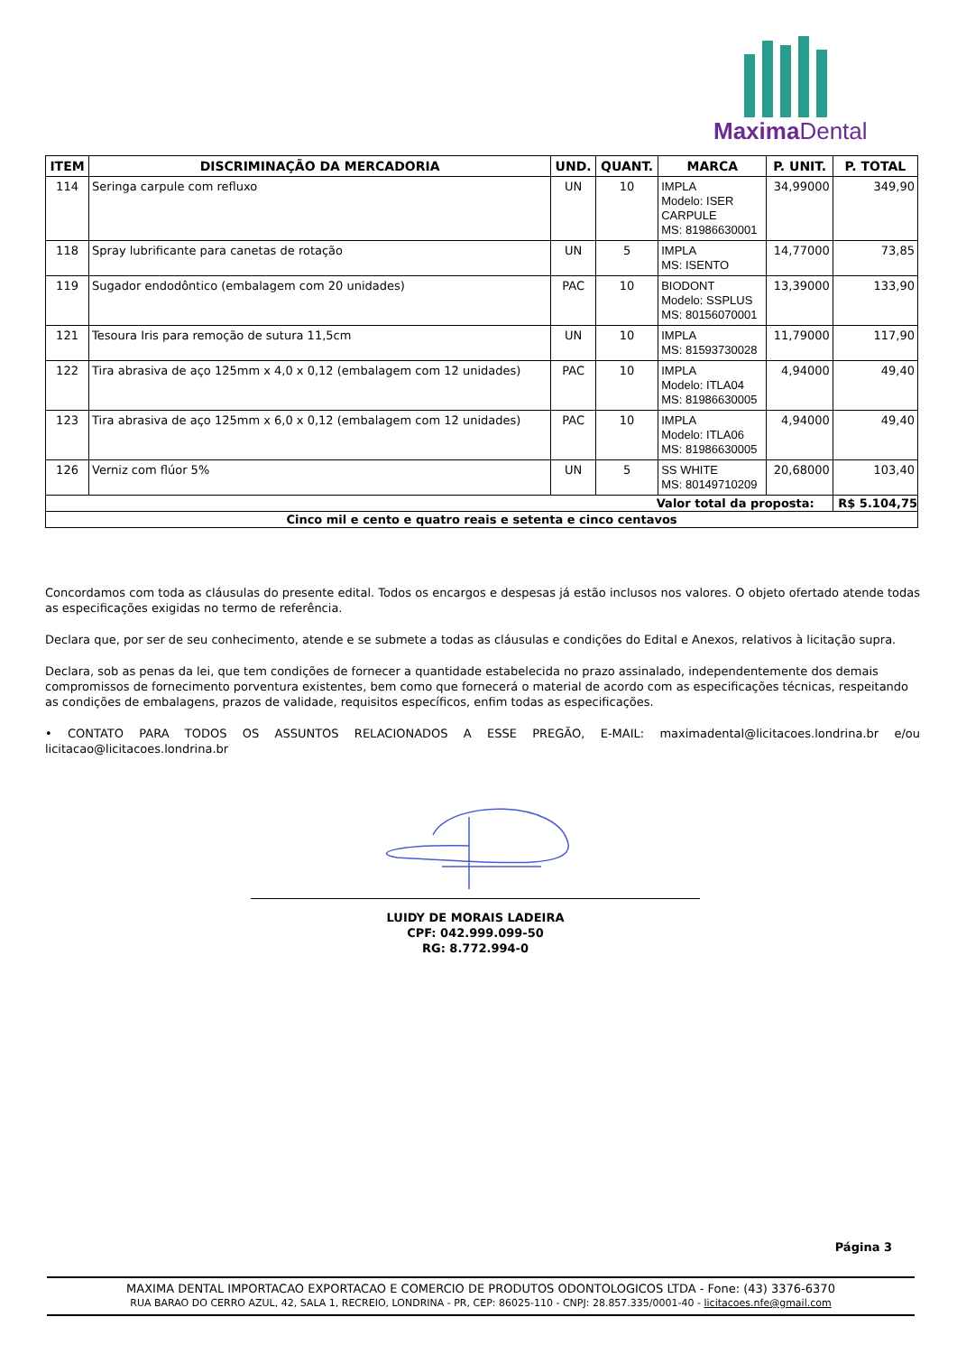MaximaDental
| ITEM | DISCRIMINAÇÃO DA MERCADORIA | UND. | QUANT. | MARCA | P. UNIT. | P. TOTAL |
| --- | --- | --- | --- | --- | --- | --- |
| 114 | Seringa carpule com refluxo | UN | 10 | IMPLA Modelo: ISER CARPULE MS: 81986630001 | 34,99000 | 349,90 |
| 118 | Spray lubrificante para canetas de rotação | UN | 5 | IMPLA MS: ISENTO | 14,77000 | 73,85 |
| 119 | Sugador endodôntico (embalagem com 20 unidades) | PAC | 10 | BIODONT Modelo: SSPLUS MS: 80156070001 | 13,39000 | 133,90 |
| 121 | Tesoura Iris para remoção de sutura 11,5cm | UN | 10 | IMPLA MS: 81593730028 | 11,79000 | 117,90 |
| 122 | Tira abrasiva de aço 125mm x 4,0 x 0,12 (embalagem com 12 unidades) | PAC | 10 | IMPLA Modelo: ITLA04 MS: 81986630005 | 4,94000 | 49,40 |
| 123 | Tira abrasiva de aço 125mm x 6,0 x 0,12 (embalagem com 12 unidades) | PAC | 10 | IMPLA Modelo: ITLA06 MS: 81986630005 | 4,94000 | 49,40 |
| 126 | Verniz com flúor 5% | UN | 5 | SS WHITE MS: 80149710209 | 20,68000 | 103,40 |
| Valor total da proposta: | | | | | | R$ 5.104,75 |
| Cinco mil e cento e quatro reais e setenta e cinco centavos | | | | | | |
Concordamos com toda as cláusulas do presente edital. Todos os encargos e despesas já estão inclusos nos valores. O objeto ofertado atende todas as especificações exigidas no termo de referência.
Declara que, por ser de seu conhecimento, atende e se submete a todas as cláusulas e condições do Edital e Anexos, relativos à licitação supra.
Declara, sob as penas da lei, que tem condições de fornecer a quantidade estabelecida no prazo assinalado, independentemente dos demais compromissos de fornecimento porventura existentes, bem como que fornecerá o material de acordo com as especificações técnicas, respeitando as condições de embalagens, prazos de validade, requisitos específicos, enfim todas as especificações.
• CONTATO PARA TODOS OS ASSUNTOS RELACIONADOS A ESSE PREGÃO, E-MAIL: maximadental@licitacoes.londrina.br e/ou licitacao@licitacoes.londrina.br
LUIDY DE MORAIS LADEIRA
CPF: 042.999.099-50
RG: 8.772.994-0
Página 3
MAXIMA DENTAL IMPORTACAO EXPORTACAO E COMERCIO DE PRODUTOS ODONTOLOGICOS LTDA - Fone: (43) 3376-6370
RUA BARAO DO CERRO AZUL, 42, SALA 1, RECREIO, LONDRINA - PR, CEP: 86025-110 - CNPJ: 28.857.335/0001-40 - licitacoes.nfe@gmail.com